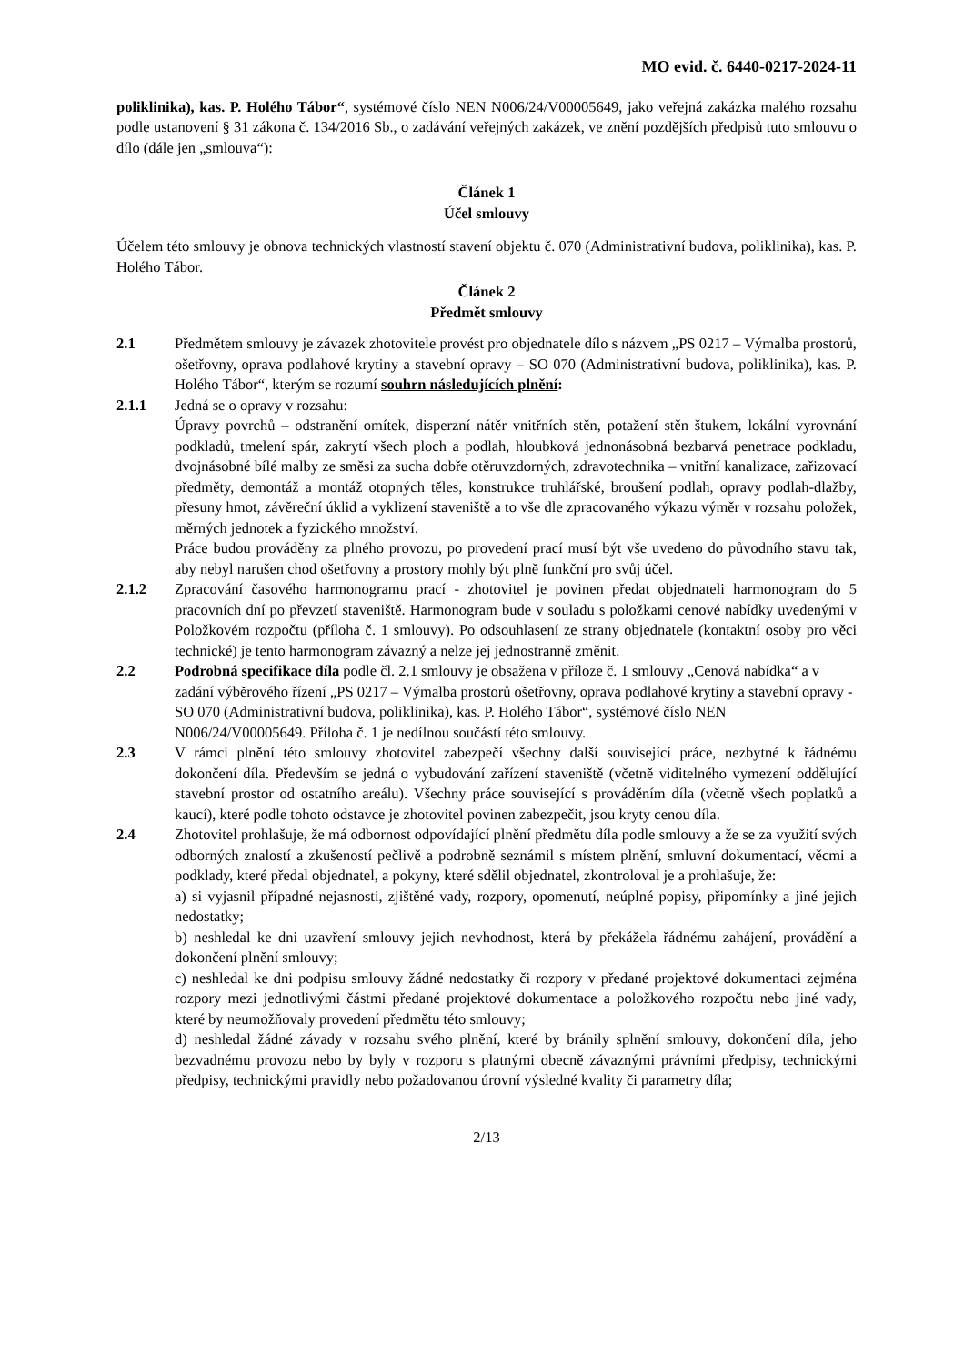MO evid. č. 6440-0217-2024-11
poliklinika), kas. P. Holého Tábor“, systémové číslo NEN N006/24/V00005649, jako veřejná zakázka malého rozsahu podle ustanovení § 31 zákona č. 134/2016 Sb., o zadávání veřejných zakázek, ve znění pozdějších předpisů tuto smlouvu o dílo (dále jen „smlouva“):
Článek 1
Účel smlouvy
Účelem této smlouvy je obnova technických vlastností stavení objektu č. 070 (Administrativní budova, poliklinika), kas. P. Holého Tábor.
Článek 2
Předmět smlouvy
2.1 Předmětem smlouvy je závazek zhotovitele provést pro objednatele dílo s názvem „PS 0217 – Výmalba prostorů, ošetřovny, oprava podlahové krytiny a stavební opravy – SO 070 (Administrativní budova, poliklinika), kas. P. Holého Tábor“, kterým se rozumí souhrn následujících plnění:
2.1.1 Jedná se o opravy v rozsahu:
Úpravy povrchů – odstranění omítek, disperzní nátěr vnitřních stěn, potažení stěn štukem, lokální vyrovnání podkladů, tmelení spár, zakrytí všech ploch a podlah, hloubková jednonásobná bezbarvá penetrace podkladu, dvojnásobné bílé malby ze směsi za sucha dobře otěruvzdorných, zdravotechnika – vnitřní kanalizace, zařizovací předměty, demontáž a montáž otopných těles, konstrukce truhlářské, broušení podlah, opravy podlah-dlažby, přesuny hmot, závěreční úklid a vyklizení staveniště a to vše dle zpracovaného výkazu výměr v rozsahu položek, měrných jednotek a fyzického množství.
Práce budou prováděny za plného provozu, po provedení prací musí být vše uvedeno do původního stavu tak, aby nebyl narušen chod ošetřovny a prostory mohly být plně funkční pro svůj účel.
2.1.2 Zpracování časového harmonogramu prací - zhotovitel je povinen předat objednateli harmonogram do 5 pracovních dní po převzetí staveniště. Harmonogram bude v souladu s položkami cenové nabídky uvedenými v Položkovém rozpočtu (příloha č. 1 smlouvy). Po odsouhlasení ze strany objednatele (kontaktní osoby pro věci technické) je tento harmonogram závazný a nelze jej jednostranně změnit.
2.2 Podrobná specifikace díla podle čl. 2.1 smlouvy je obsažena v příloze č. 1 smlouvy „Cenová nabídka“ a v zadání výběrového řízení „PS 0217 – Výmalba prostorů ošetřovny, oprava podlahové krytiny a stavební opravy - SO 070 (Administrativní budova, poliklinika), kas. P. Holého Tábor“, systémové číslo NEN N006/24/V00005649. Příloha č. 1 je nedílnou součástí této smlouvy.
2.3 V rámci plnění této smlouvy zhotovitel zabezpečí všechny další související práce, nezbytné k řádnému dokončení díla. Především se jedná o vybudování zařízení staveniště (včetně viditelného vymezení oddělující stavební prostor od ostatního areálu). Všechny práce související s prováděním díla (včetně všech poplatků a kaucí), které podle tohoto odstavce je zhotovitel povinen zabezpečit, jsou kryty cenou díla.
2.4 Zhotovitel prohlašuje, že má odbornost odpovídající plnění předmětu díla podle smlouvy a že se za využití svých odborných znalostí a zkušeností pečlivě a podrobně seznámil s místem plnění, smluvní dokumentací, věcmi a podklady, které předal objednatel, a pokyny, které sdělil objednatel, zkontroloval je a prohlašuje, že:
a) si vyjasnil případné nejasnosti, zjištěné vady, rozpory, opomenutí, neúplné popisy, připomínky a jiné jejich nedostatky;
b) neshledal ke dni uzavření smlouvy jejich nevhodnost, která by překážela řádnému zahájení, provádění a dokončení plnění smlouvy;
c) neshledal ke dni podpisu smlouvy žádné nedostatky či rozpory v předané projektové dokumentaci zejména rozpory mezi jednotlivými částmi předané projektové dokumentace a položkového rozpočtu nebo jiné vady, které by neumožňovaly provedení předmětu této smlouvy;
d) neshledal žádné závady v rozsahu svého plnění, které by bránily splnění smlouvy, dokončení díla, jeho bezvadnému provozu nebo by byly v rozporu s platnými obecně závaznými právními předpisy, technickými předpisy, technickými pravidly nebo požadovanou úrovní výsledné kvality či parametry díla;
2/13